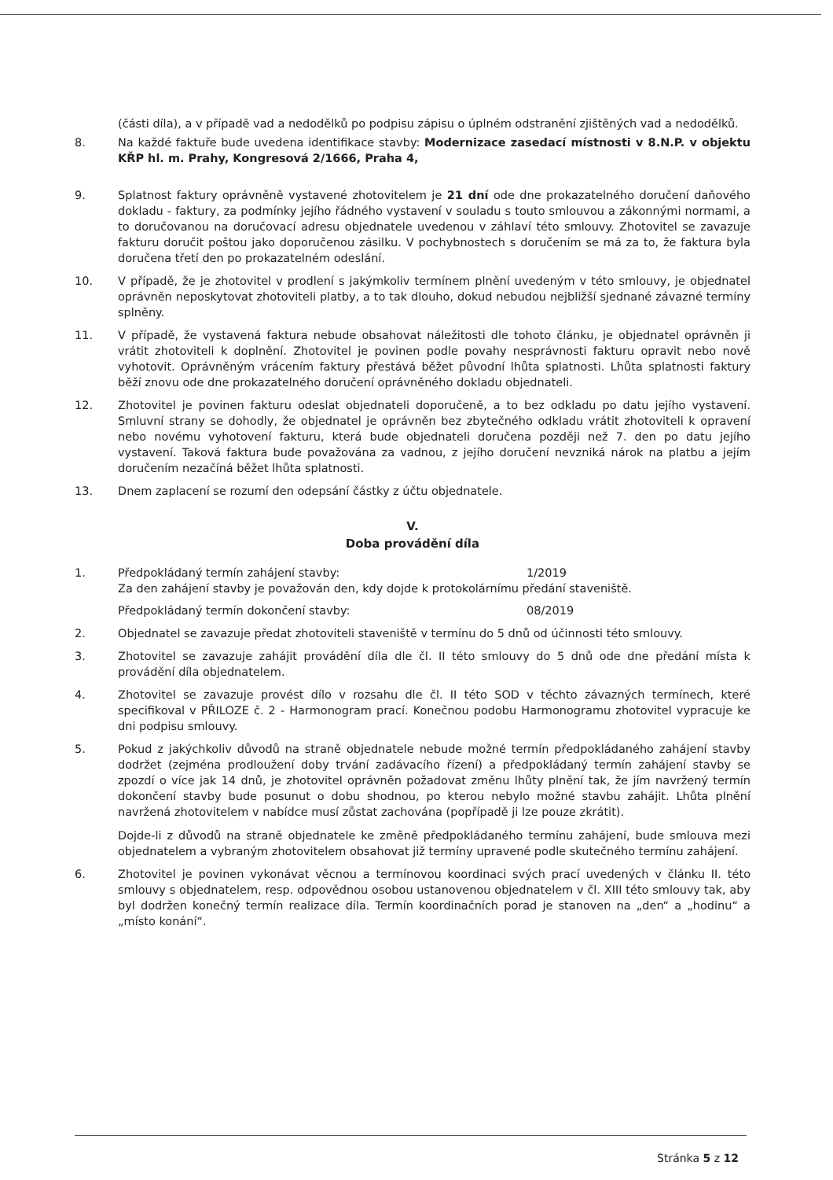(části díla), a v případě vad a nedodělků po podpisu zápisu o úplném odstranění zjištěných vad a nedodělků.
8. Na každé faktuře bude uvedena identifikace stavby: Modernizace zasedací místnosti v 8.N.P. v objektu KŘP hl. m. Prahy, Kongresová 2/1666, Praha 4,
9. Splatnost faktury oprávněně vystavené zhotovitelem je 21 dní ode dne prokazatelného doručení daňového dokladu - faktury, za podmínky jejího řádného vystavení v souladu s touto smlouvou a zákonnými normami, a to doručovanou na doručovací adresu objednatele uvedenou v záhlaví této smlouvy. Zhotovitel se zavazuje fakturu doručit poštou jako doporučenou zásilku. V pochybnostech s doručením se má za to, že faktura byla doručena třetí den po prokazatelném odeslání.
10. V případě, že je zhotovitel v prodlení s jakýmkoliv termínem plnění uvedeným v této smlouvy, je objednatel oprávněn neposkytovat zhotoviteli platby, a to tak dlouho, dokud nebudou nejbližší sjednané závazné termíny splněny.
11. V případě, že vystavená faktura nebude obsahovat náležitosti dle tohoto článku, je objednatel oprávněn ji vrátit zhotoviteli k doplnění. Zhotovitel je povinen podle povahy nesprávnosti fakturu opravit nebo nově vyhotovit. Oprávněným vrácením faktury přestává běžet původní lhůta splatnosti. Lhůta splatnosti faktury běží znovu ode dne prokazatelného doručení oprávněného dokladu objednateli.
12. Zhotovitel je povinen fakturu odeslat objednateli doporučeně, a to bez odkladu po datu jejího vystavení. Smluvní strany se dohodly, že objednatel je oprávněn bez zbytečného odkladu vrátit zhotoviteli k opravení nebo novému vyhotovení fakturu, která bude objednateli doručena později než 7. den po datu jejího vystavení. Taková faktura bude považována za vadnou, z jejího doručení nevzniká nárok na platbu a jejím doručením nezačíná běžet lhůta splatnosti.
13. Dnem zaplacení se rozumí den odepsání částky z účtu objednatele.
V.
Doba provádění díla
1. Předpokládaný termín zahájení stavby: 1/2019
Za den zahájení stavby je považován den, kdy dojde k protokolárnímu předání staveniště.
Předpokládaný termín dokončení stavby: 08/2019
2. Objednatel se zavazuje předat zhotoviteli staveniště v termínu do 5 dnů od účinnosti této smlouvy.
3. Zhotovitel se zavazuje zahájit provádění díla dle čl. II této smlouvy do 5 dnů ode dne předání místa k provádění díla objednatelem.
4. Zhotovitel se zavazuje provést dílo v rozsahu dle čl. II této SOD v těchto závazných termínech, které specifikoval v PŘILOZE č. 2 - Harmonogram prací. Konečnou podobu Harmonogramu zhotovitel vypracuje ke dni podpisu smlouvy.
5. Pokud z jakýchkoliv důvodů na straně objednatele nebude možné termín předpokládaného zahájení stavby dodržet (zejména prodloužení doby trvání zadávacího řízení) a předpokládaný termín zahájení stavby se zpozdí o více jak 14 dnů, je zhotovitel oprávněn požadovat změnu lhůty plnění tak, že jím navržený termín dokončení stavby bude posunut o dobu shodnou, po kterou nebylo možné stavbu zahájit. Lhůta plnění navržená zhotovitelem v nabídce musí zůstat zachována (popřípadě ji lze pouze zkrátit).
Dojde-li z důvodů na straně objednatele ke změně předpokládaného termínu zahájení, bude smlouva mezi objednatelem a vybraným zhotovitelem obsahovat již termíny upravené podle skutečného termínu zahájení.
6. Zhotovitel je povinen vykonávat věcnou a termínovou koordinaci svých prací uvedených v článku II. této smlouvy s objednatelem, resp. odpovědnou osobou ustanovenou objednatelem v čl. XIII této smlouvy tak, aby byl dodržen konečný termín realizace díla. Termín koordinačních porad je stanoven na „den“ a „hodinu“ a „místo konání“.
Stránka 5 z 12